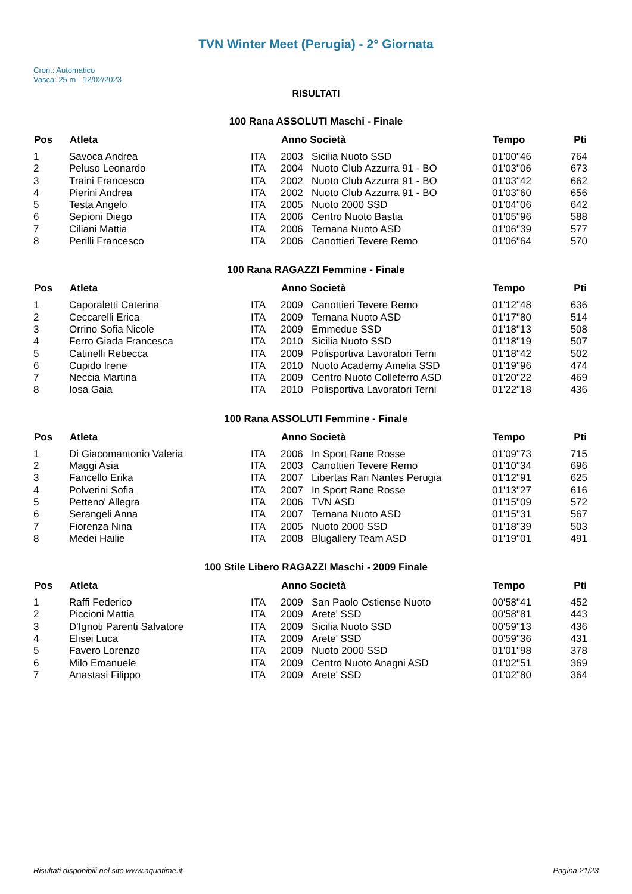TVN Winter Meet (Perugia) - 2° Giornata
Cron.: Automatico
Vasca: 25 m - 12/02/2023
RISULTATI
100 Rana ASSOLUTI Maschi - Finale
| Pos | Atleta | | Anno Società | | Tempo | Pti |
| --- | --- | --- | --- | --- | --- | --- |
| 1 | Savoca Andrea | ITA | 2003 | Sicilia Nuoto SSD | 01'00"46 | 764 |
| 2 | Peluso Leonardo | ITA | 2004 | Nuoto Club Azzurra 91 - BO | 01'03"06 | 673 |
| 3 | Traini Francesco | ITA | 2002 | Nuoto Club Azzurra 91 - BO | 01'03"42 | 662 |
| 4 | Pierini Andrea | ITA | 2002 | Nuoto Club Azzurra 91 - BO | 01'03"60 | 656 |
| 5 | Testa Angelo | ITA | 2005 | Nuoto 2000 SSD | 01'04"06 | 642 |
| 6 | Sepioni Diego | ITA | 2006 | Centro Nuoto Bastia | 01'05"96 | 588 |
| 7 | Ciliani Mattia | ITA | 2006 | Ternana Nuoto ASD | 01'06"39 | 577 |
| 8 | Perilli Francesco | ITA | 2006 | Canottieri Tevere Remo | 01'06"64 | 570 |
100 Rana RAGAZZI Femmine - Finale
| Pos | Atleta | | Anno Società | | Tempo | Pti |
| --- | --- | --- | --- | --- | --- | --- |
| 1 | Caporaletti Caterina | ITA | 2009 | Canottieri Tevere Remo | 01'12"48 | 636 |
| 2 | Ceccarelli Erica | ITA | 2009 | Ternana Nuoto ASD | 01'17"80 | 514 |
| 3 | Orrino Sofia Nicole | ITA | 2009 | Emmedue SSD | 01'18"13 | 508 |
| 4 | Ferro Giada Francesca | ITA | 2010 | Sicilia Nuoto SSD | 01'18"19 | 507 |
| 5 | Catinelli Rebecca | ITA | 2009 | Polisportiva Lavoratori Terni | 01'18"42 | 502 |
| 6 | Cupido Irene | ITA | 2010 | Nuoto Academy Amelia SSD | 01'19"96 | 474 |
| 7 | Neccia Martina | ITA | 2009 | Centro Nuoto Colleferro ASD | 01'20"22 | 469 |
| 8 | Iosa Gaia | ITA | 2010 | Polisportiva Lavoratori Terni | 01'22"18 | 436 |
100 Rana ASSOLUTI Femmine - Finale
| Pos | Atleta | | Anno Società | | Tempo | Pti |
| --- | --- | --- | --- | --- | --- | --- |
| 1 | Di Giacomantonio Valeria | ITA | 2006 | In Sport Rane Rosse | 01'09"73 | 715 |
| 2 | Maggi Asia | ITA | 2003 | Canottieri Tevere Remo | 01'10"34 | 696 |
| 3 | Fancello Erika | ITA | 2007 | Libertas Rari Nantes Perugia | 01'12"91 | 625 |
| 4 | Polverini Sofia | ITA | 2007 | In Sport Rane Rosse | 01'13"27 | 616 |
| 5 | Petteno' Allegra | ITA | 2006 | TVN ASD | 01'15"09 | 572 |
| 6 | Serangeli Anna | ITA | 2007 | Ternana Nuoto ASD | 01'15"31 | 567 |
| 7 | Fiorenza Nina | ITA | 2005 | Nuoto 2000 SSD | 01'18"39 | 503 |
| 8 | Medei Hailie | ITA | 2008 | Blugallery Team ASD | 01'19"01 | 491 |
100 Stile Libero RAGAZZI Maschi - 2009 Finale
| Pos | Atleta | | Anno Società | | Tempo | Pti |
| --- | --- | --- | --- | --- | --- | --- |
| 1 | Raffi Federico | ITA | 2009 | San Paolo Ostiense Nuoto | 00'58"41 | 452 |
| 2 | Piccioni Mattia | ITA | 2009 | Arete' SSD | 00'58"81 | 443 |
| 3 | D'Ignoti Parenti Salvatore | ITA | 2009 | Sicilia Nuoto SSD | 00'59"13 | 436 |
| 4 | Elisei Luca | ITA | 2009 | Arete' SSD | 00'59"36 | 431 |
| 5 | Favero Lorenzo | ITA | 2009 | Nuoto 2000 SSD | 01'01"98 | 378 |
| 6 | Milo Emanuele | ITA | 2009 | Centro Nuoto Anagni ASD | 01'02"51 | 369 |
| 7 | Anastasi Filippo | ITA | 2009 | Arete' SSD | 01'02"80 | 364 |
Risultati disponibili nel sito www.aquatime.it Pagina 21/23